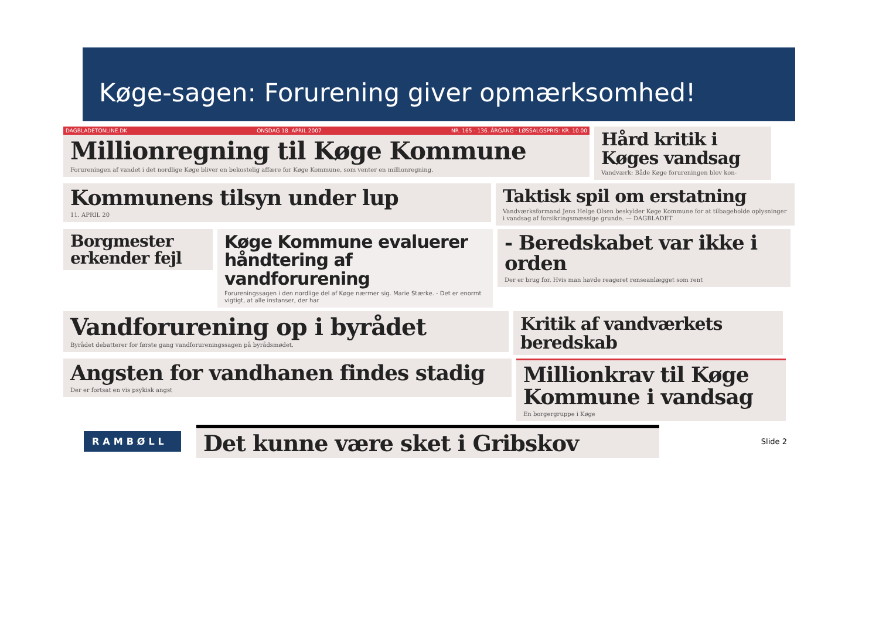Køge-sagen: Forurening giver opmærksomhed!
DAGBLADETONLINE.DK ONSDAG 18. APRIL 2007 NR. 165 - 136. ÅRGANG · LØSSALGSPRIS: KR. 10.00
Millionregning til Køge Kommune
Forureningen af vandet i det nordlige Køge bliver en bekostelig affære for Køge Kommune, som venter en millionregning.
Hård kritik i Køges vandsag
Vandværk: Både Køge forureningen blev kon-
Kommunens tilsyn under lup
11. APRIL 20
Taktisk spil om erstatning
Vandværksformand Jens Helge Olsen beskylder Køge Kommune for at tilbageholde oplysninger i vandsag af forsikringsmæssige grunde. — DAGBLADET
Borgmester erkender fejl Køge Kommune evaluerer håndtering af vandforurening
Forureningssagen i den nordlige del af Køge nærmer sig. Marie Stærke. - Det er enormt vigtigt, at alle instanser, der har
- Beredskabet var ikke i orden
Der er brug for. Hvis man havde reageret renseanlægget som rent
Vandforurening op i byrådet
Byrådet debatterer for første gang vandforureningssagen på byrådsmødet.
Kritik af vandværkets beredskab
Angsten for vandhanen findes stadig
Der er fortsat en vis psykisk angst
Millionkrav til Køge Kommune i vandsag
En borgergruppe i Køge
RAMBØLL
Det kunne være sket i Gribskov
Slide 2